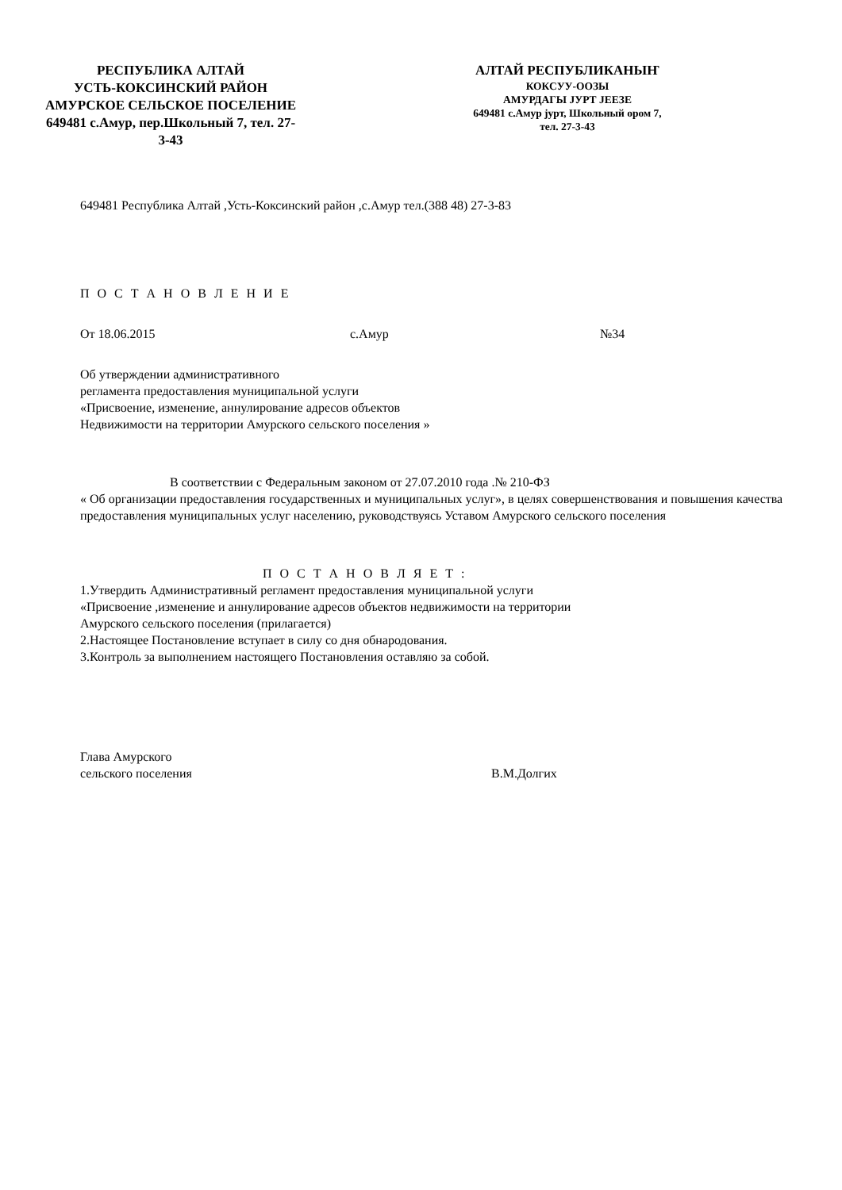РЕСПУБЛИКА АЛТАЙ
УСТЬ-КОКСИНСКИЙ РАЙОН
АМУРСКОЕ СЕЛЬСКОЕ ПОСЕЛЕНИЕ
649481 с.Амур, пер.Школьный 7, тел. 27-
3-43
АЛТАЙ РЕСПУБЛИКАНЫҤ
КОКСУУ-ООЗЫ
АМУРДАГЫ JУРТ JЕЕЗЕ
649481 с.Амур jурт, Школьный ором 7,
тел. 27-3-43
649481 Республика Алтай ,Усть-Коксинский район ,с.Амур тел.(388 48) 27-3-83
П О С Т А Н О В Л Е Н И Е
От 18.06.2015 с.Амур №34
Об утверждении административного
регламента предоставления муниципальной услуги
«Присвоение, изменение, аннулирование адресов объектов
Недвижимости на территории Амурского сельского поселения »
В соответствии с Федеральным законом от 27.07.2010 года .№ 210-ФЗ
« Об организации предоставления государственных и муниципальных услуг», в целях совершенствования и повышения качества предоставления муниципальных услуг населению, руководствуясь Уставом Амурского сельского поселения
П О С Т А Н О В Л Я Е Т :
1.Утвердить Административный регламент предоставления муниципальной услуги
«Присвоение ,изменение и аннулирование адресов объектов недвижимости на территории
Амурского сельского поселения (прилагается)
2.Настоящее Постановление вступает в силу со дня обнародования.
3.Контроль за выполнением настоящего Постановления оставляю за собой.
Глава Амурского
сельского поселения В.М.Долгих